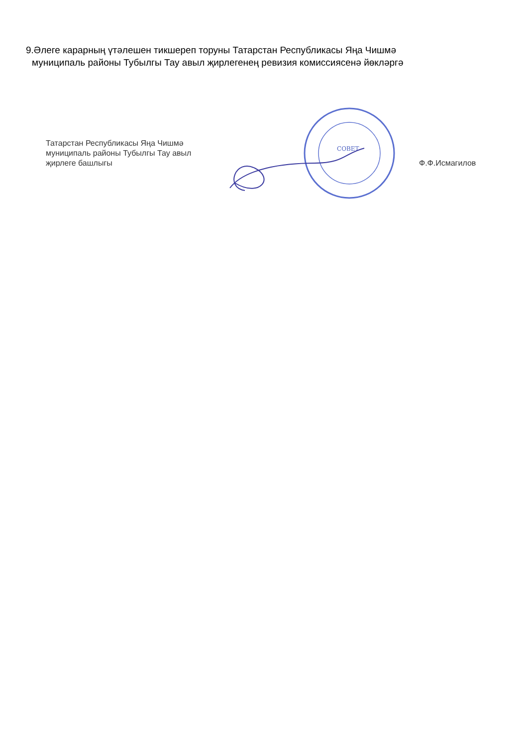9.Әлеге карарның үтәлешен тикшереп торуны Татарстан Республикасы Яңа Чишмә
муниципаль районы Тубылгы Тау авыл җирлегенең ревизия комиссиясенә йөкләргә
Татарстан Республикасы Яңа Чишмә муниципаль районы Тубылгы Тау авыл җирлеге башлыгы
СОВЕТ
Ф.Ф.Исмагилов